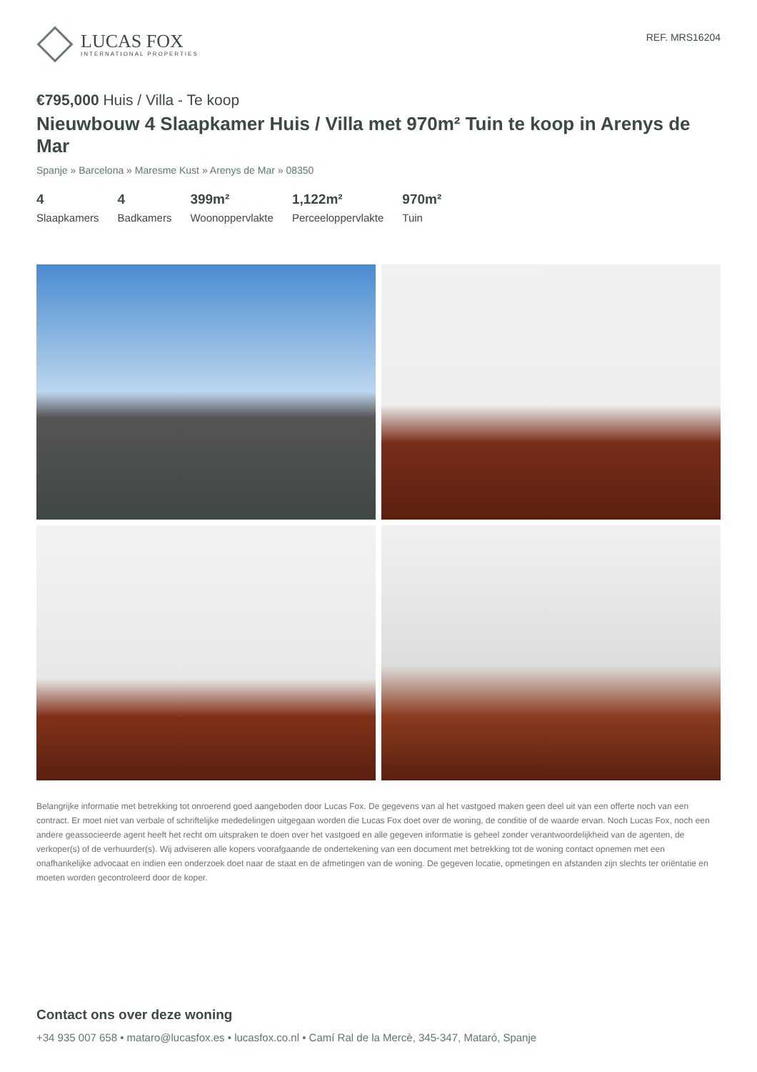LUCAS FOX
INTERNATIONAL PROPERTIES
REF. MRS16204
€795,000 Huis / Villa - Te koop
Nieuwbouw 4 Slaapkamer Huis / Villa met 970m² Tuin te koop in Arenys de Mar
Spanje » Barcelona » Maresme Kust » Arenys de Mar » 08350
4
Slaapkamers
4
Badkamers
399m²
Woonoppervlakte
1,122m²
Perceeloppervlakte
970m²
Tuin
Belangrijke informatie met betrekking tot onroerend goed aangeboden door Lucas Fox. De gegevens van al het vastgoed maken geen deel uit van een offerte noch van een contract. Er moet niet van verbale of schriftelijke mededelingen uitgegaan worden die Lucas Fox doet over de woning, de conditie of de waarde ervan. Noch Lucas Fox, noch een andere geassocieerde agent heeft het recht om uitspraken te doen over het vastgoed en alle gegeven informatie is geheel zonder verantwoordelijkheid van de agenten, de verkoper(s) of de verhuurder(s). Wij adviseren alle kopers voorafgaande de ondertekening van een document met betrekking tot de woning contact opnemen met een onafhankelijke advocaat en indien een onderzoek doet naar de staat en de afmetingen van de woning. De gegeven locatie, opmetingen en afstanden zijn slechts ter oriëntatie en moeten worden gecontroleerd door de koper.
Contact ons over deze woning
+34 935 007 658 • mataro@lucasfox.es • lucasfox.co.nl • Camí Ral de la Mercè, 345-347, Mataró, Spanje